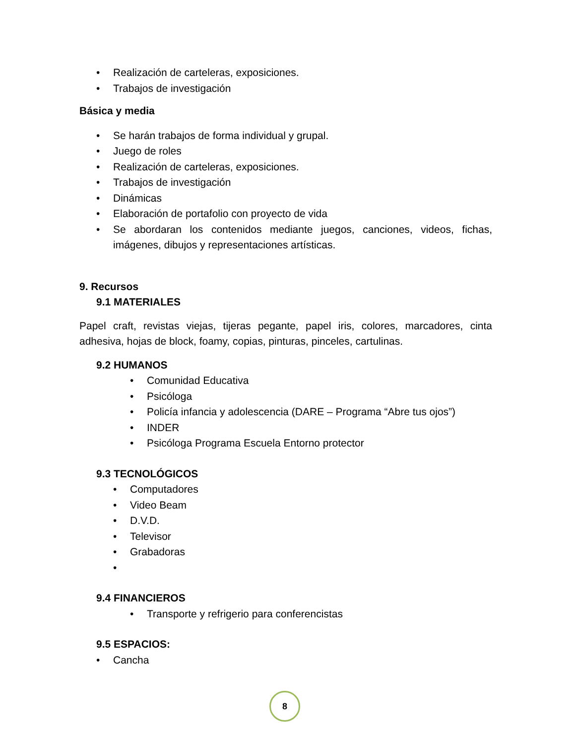• Realización de carteleras, exposiciones.
• Trabajos de investigación
Básica y media
• Se harán trabajos de forma individual y grupal.
• Juego de roles
• Realización de carteleras, exposiciones.
• Trabajos de investigación
• Dinámicas
• Elaboración de portafolio con proyecto de vida
• Se abordaran los contenidos mediante juegos, canciones, videos, fichas, imágenes, dibujos y representaciones artísticas.
9. Recursos
9.1 MATERIALES
Papel craft, revistas viejas, tijeras pegante, papel iris, colores, marcadores, cinta adhesiva, hojas de block, foamy, copias, pinturas, pinceles, cartulinas.
9.2 HUMANOS
• Comunidad Educativa
• Psicóloga
• Policía infancia y adolescencia (DARE – Programa “Abre tus ojos”)
• INDER
• Psicóloga Programa Escuela Entorno protector
9.3 TECNOLÓGICOS
• Computadores
• Video Beam
• D.V.D.
• Televisor
• Grabadoras
•
9.4 FINANCIEROS
• Transporte y refrigerio para conferencistas
9.5 ESPACIOS:
• Cancha
8